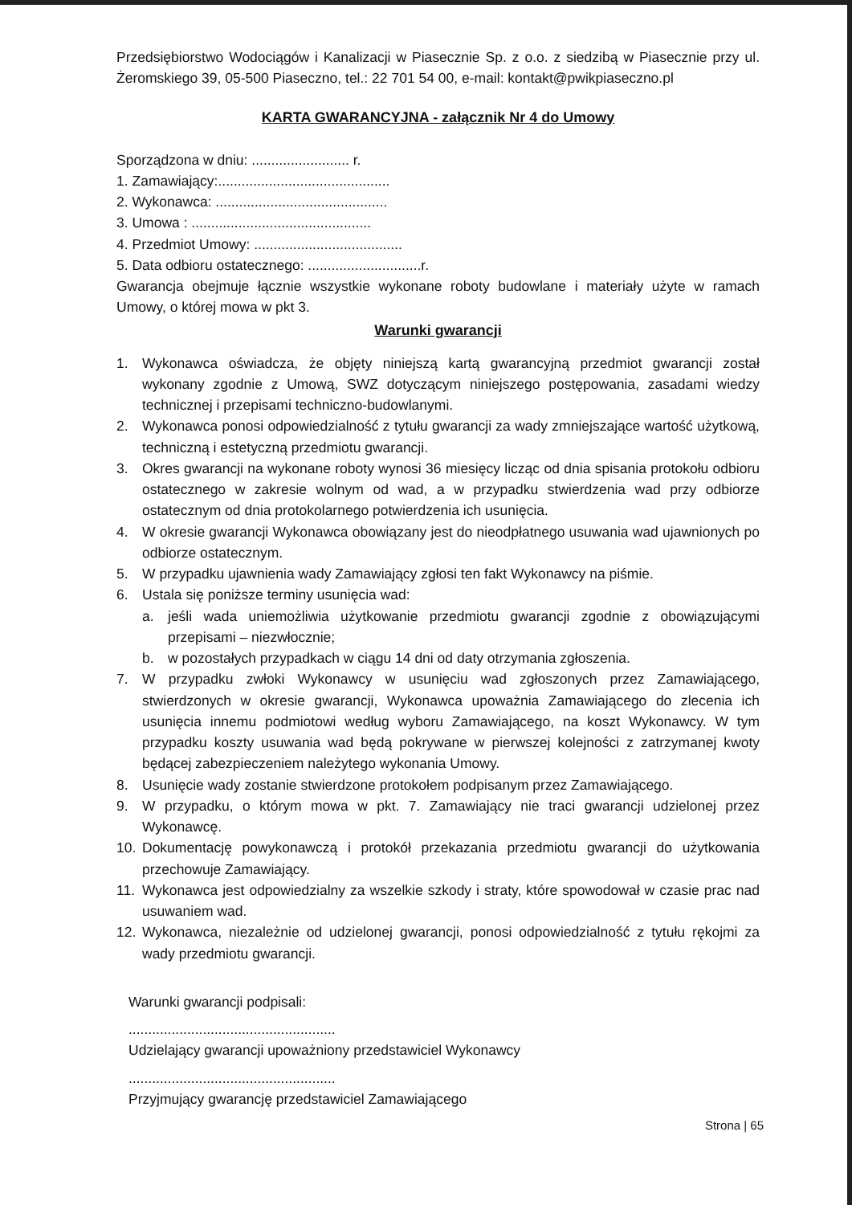Przedsiębiorstwo Wodociągów i Kanalizacji w Piasecznie Sp. z o.o. z siedzibą w Piasecznie przy ul. Żeromskiego 39, 05-500 Piaseczno, tel.: 22 701 54 00, e-mail: kontakt@pwikpiaseczno.pl
KARTA GWARANCYJNA - załącznik Nr 4 do Umowy
Sporządzona w dniu: ......................... r.
1. Zamawiający:............................................
2. Wykonawca: ............................................
3. Umowa : ..............................................
4. Przedmiot Umowy: ......................................
5. Data odbioru ostatecznego: .............................r.
Gwarancja obejmuje łącznie wszystkie wykonane roboty budowlane i materiały użyte w ramach Umowy, o której mowa w pkt 3.
Warunki gwarancji
1. Wykonawca oświadcza, że objęty niniejszą kartą gwarancyjną przedmiot gwarancji został wykonany zgodnie z Umową, SWZ dotyczącym niniejszego postępowania, zasadami wiedzy technicznej i przepisami techniczno-budowlanymi.
2. Wykonawca ponosi odpowiedzialność z tytułu gwarancji za wady zmniejszające wartość użytkową, techniczną i estetyczną przedmiotu gwarancji.
3. Okres gwarancji na wykonane roboty wynosi 36 miesięcy licząc od dnia spisania protokołu odbioru ostatecznego w zakresie wolnym od wad, a w przypadku stwierdzenia wad przy odbiorze ostatecznym od dnia protokolarnego potwierdzenia ich usunięcia.
4. W okresie gwarancji Wykonawca obowiązany jest do nieodpłatnego usuwania wad ujawnionych po odbiorze ostatecznym.
5. W przypadku ujawnienia wady Zamawiający zgłosi ten fakt Wykonawcy na piśmie.
6. Ustala się poniższe terminy usunięcia wad:
a. jeśli wada uniemożliwia użytkowanie przedmiotu gwarancji zgodnie z obowiązującymi przepisami – niezwłocznie;
b. w pozostałych przypadkach w ciągu 14 dni od daty otrzymania zgłoszenia.
7. W przypadku zwłoki Wykonawcy w usunięciu wad zgłoszonych przez Zamawiającego, stwierdzonych w okresie gwarancji, Wykonawca upoważnia Zamawiającego do zlecenia ich usunięcia innemu podmiotowi według wyboru Zamawiającego, na koszt Wykonawcy. W tym przypadku koszty usuwania wad będą pokrywane w pierwszej kolejności z zatrzymanej kwoty będącej zabezpieczeniem należytego wykonania Umowy.
8. Usunięcie wady zostanie stwierdzone protokołem podpisanym przez Zamawiającego.
9. W przypadku, o którym mowa w pkt. 7. Zamawiający nie traci gwarancji udzielonej przez Wykonawcę.
10. Dokumentację powykonawczą i protokół przekazania przedmiotu gwarancji do użytkowania przechowuje Zamawiający.
11. Wykonawca jest odpowiedzialny za wszelkie szkody i straty, które spowodował w czasie prac nad usuwaniem wad.
12. Wykonawca, niezależnie od udzielonej gwarancji, ponosi odpowiedzialność z tytułu rękojmi za wady przedmiotu gwarancji.
Warunki gwarancji podpisali:
.....................................................
Udzielający gwarancji upoważniony przedstawiciel Wykonawcy
.....................................................
Przyjmujący gwarancję przedstawiciel Zamawiającego
Strona | 65